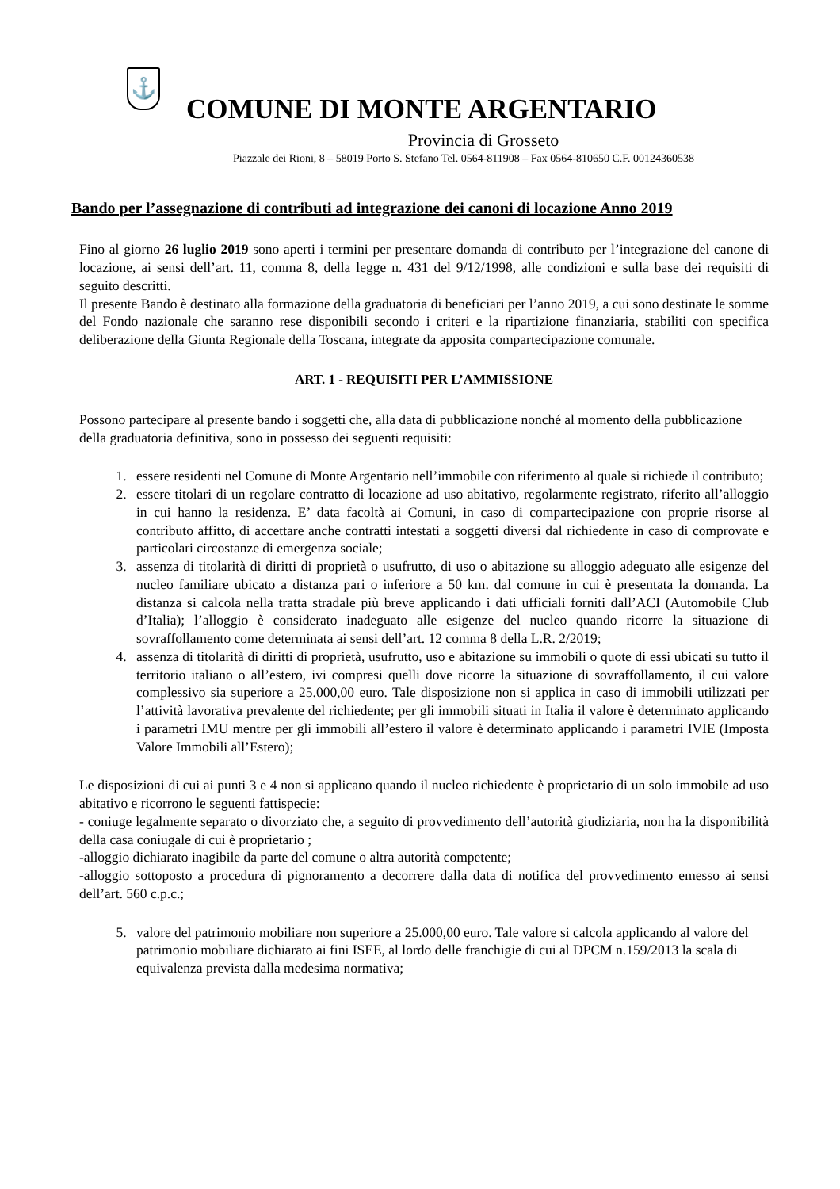⚓
COMUNE DI MONTE ARGENTARIO
Provincia di Grosseto
Piazzale dei Rioni, 8 – 58019 Porto S. Stefano Tel. 0564-811908 – Fax 0564-810650 C.F. 00124360538
Bando per l’assegnazione di contributi ad integrazione dei canoni di locazione Anno 2019
Fino al giorno 26 luglio 2019 sono aperti i termini per presentare domanda di contributo per l’integrazione del canone di locazione, ai sensi dell’art. 11, comma 8, della legge n. 431 del 9/12/1998, alle condizioni e sulla base dei requisiti di seguito descritti.
Il presente Bando è destinato alla formazione della graduatoria di beneficiari per l’anno 2019, a cui sono destinate le somme del Fondo nazionale che saranno rese disponibili secondo i criteri e la ripartizione finanziaria, stabiliti con specifica deliberazione della Giunta Regionale della Toscana, integrate da apposita compartecipazione comunale.
ART. 1 - REQUISITI PER L’AMMISSIONE
Possono partecipare al presente bando i soggetti che, alla data di pubblicazione nonché al momento della pubblicazione della graduatoria definitiva, sono in possesso dei seguenti requisiti:
1. essere residenti nel Comune di Monte Argentario nell’immobile con riferimento al quale si richiede il contributo;
2. essere titolari di un regolare contratto di locazione ad uso abitativo, regolarmente registrato, riferito all’alloggio in cui hanno la residenza. E’ data facoltà ai Comuni, in caso di compartecipazione con proprie risorse al contributo affitto, di accettare anche contratti intestati a soggetti diversi dal richiedente in caso di comprovate e particolari circostanze di emergenza sociale;
3. assenza di titolarità di diritti di proprietà o usufrutto, di uso o abitazione su alloggio adeguato alle esigenze del nucleo familiare ubicato a distanza pari o inferiore a 50 km. dal comune in cui è presentata la domanda. La distanza si calcola nella tratta stradale più breve applicando i dati ufficiali forniti dall’ACI (Automobile Club d’Italia); l’alloggio è considerato inadeguato alle esigenze del nucleo quando ricorre la situazione di sovraffollamento come determinata ai sensi dell’art. 12 comma 8 della L.R. 2/2019;
4. assenza di titolarità di diritti di proprietà, usufrutto, uso e abitazione su immobili o quote di essi ubicati su tutto il territorio italiano o all’estero, ivi compresi quelli dove ricorre la situazione di sovraffollamento, il cui valore complessivo sia superiore a 25.000,00 euro. Tale disposizione non si applica in caso di immobili utilizzati per l’attività lavorativa prevalente del richiedente; per gli immobili situati in Italia il valore è determinato applicando i parametri IMU mentre per gli immobili all’estero il valore è determinato applicando i parametri IVIE (Imposta Valore Immobili all’Estero);
Le disposizioni di cui ai punti 3 e 4 non si applicano quando il nucleo richiedente è proprietario di un solo immobile ad uso abitativo e ricorrono le seguenti fattispecie:
- coniuge legalmente separato o divorziato che, a seguito di provvedimento dell’autorità giudiziaria, non ha la disponibilità della casa coniugale di cui è proprietario ;
-alloggio dichiarato inagibile da parte del comune o altra autorità competente;
-alloggio sottoposto a procedura di pignoramento a decorrere dalla data di notifica del provvedimento emesso ai sensi dell’art. 560 c.p.c.;
5. valore del patrimonio mobiliare non superiore a 25.000,00 euro. Tale valore si calcola applicando al valore del patrimonio mobiliare dichiarato ai fini ISEE, al lordo delle franchigie di cui al DPCM n.159/2013 la scala di equivalenza prevista dalla medesima normativa;